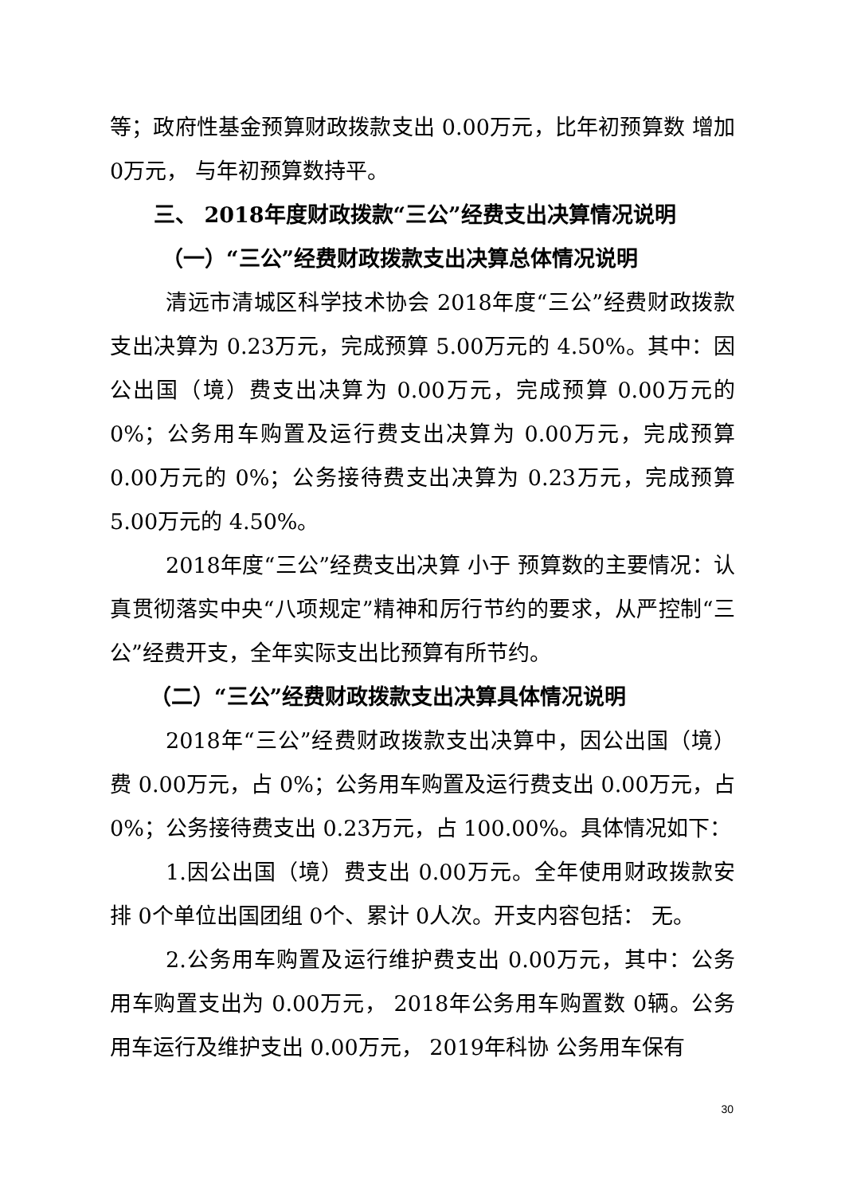等；政府性基金预算财政拨款支出 0.00万元，比年初预算数 增加 0万元， 与年初预算数持平。
三、 2018年度财政拨款“三公”经费支出决算情况说明
（一）“三公”经费财政拨款支出决算总体情况说明
清远市清城区科学技术协会 2018年度“三公”经费财政拨款支出决算为 0.23万元，完成预算 5.00万元的 4.50%。其中：因公出国（境）费支出决算为 0.00万元，完成预算 0.00万元的 0%；公务用车购置及运行费支出决算为 0.00万元，完成预算 0.00万元的 0%；公务接待费支出决算为 0.23万元，完成预算 5.00万元的 4.50%。
2018年度“三公”经费支出决算 小于 预算数的主要情况：认真贯彻落实中央“八项规定”精神和厉行节约的要求，从严控制“三公”经费开支，全年实际支出比预算有所节约。
（二）“三公”经费财政拨款支出决算具体情况说明
2018年“三公”经费财政拨款支出决算中，因公出国（境）费 0.00万元，占 0%；公务用车购置及运行费支出 0.00万元，占 0%；公务接待费支出 0.23万元，占 100.00%。具体情况如下：
1.因公出国（境）费支出 0.00万元。全年使用财政拨款安排 0个单位出国团组 0个、累计 0人次。开支内容包括： 无。
2.公务用车购置及运行维护费支出 0.00万元，其中：公务用车购置支出为 0.00万元， 2018年公务用车购置数 0辆。公务用车运行及维护支出 0.00万元， 2019年科协 公务用车保有
30